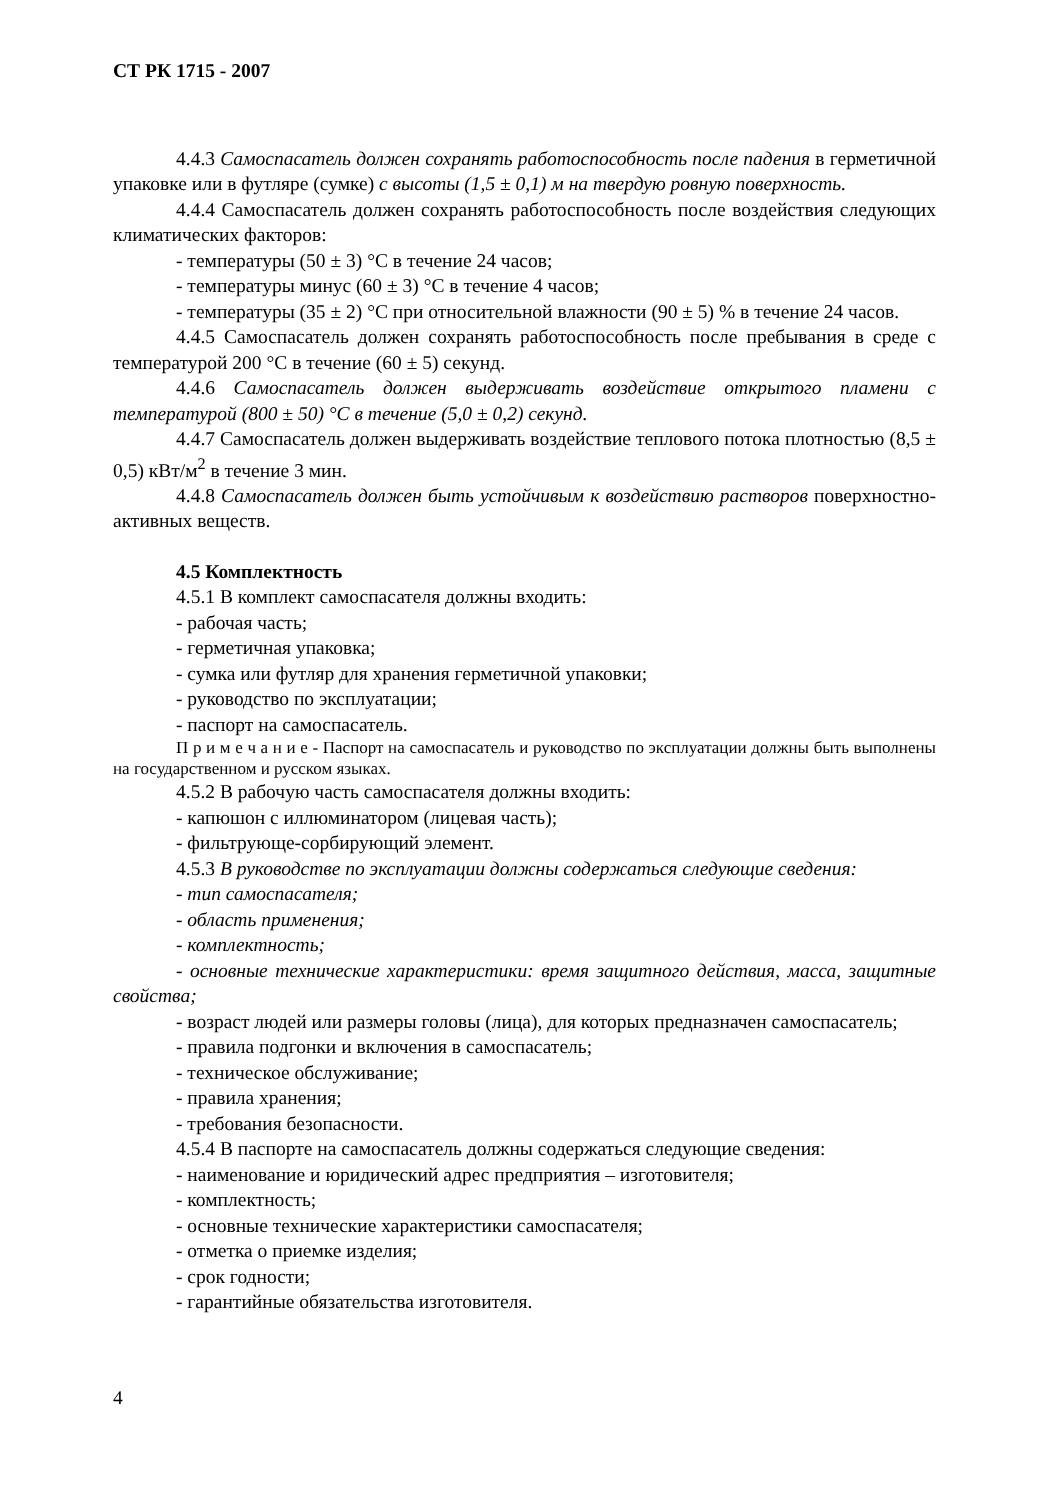СТ РК 1715 - 2007
4.4.3 Самоспасатель должен сохранять работоспособность после падения в герметичной упаковке или в футляре (сумке) с высоты (1,5 ± 0,1) м на твердую ровную поверхность.
4.4.4 Самоспасатель должен сохранять работоспособность после воздействия следующих климатических факторов:
- температуры (50 ± 3) °С в течение 24 часов;
- температуры минус (60 ± 3) °С в течение 4 часов;
- температуры (35 ± 2) °С при относительной влажности (90 ± 5) % в течение 24 часов.
4.4.5 Самоспасатель должен сохранять работоспособность после пребывания в среде с температурой 200 °С в течение (60 ± 5) секунд.
4.4.6 Самоспасатель должен выдерживать воздействие открытого пламени с температурой (800 ± 50) °С в течение (5,0 ± 0,2) секунд.
4.4.7 Самоспасатель должен выдерживать воздействие теплового потока плотностью (8,5 ± 0,5) кВт/м<sup>2</sup> в течение 3 мин.
4.4.8 Самоспасатель должен быть устойчивым к воздействию растворов поверхностно-активных веществ.
4.5 Комплектность
4.5.1 В комплект самоспасателя должны входить:
- рабочая часть;
- герметичная упаковка;
- сумка или футляр для хранения герметичной упаковки;
- руководство по эксплуатации;
- паспорт на самоспасатель.
П р и м е ч а н и е - Паспорт на самоспасатель и руководство по эксплуатации должны быть выполнены на государственном и русском языках.
4.5.2 В рабочую часть самоспасателя должны входить:
- капюшон с иллюминатором (лицевая часть);
- фильтрующе-сорбирующий элемент.
4.5.3 В руководстве по эксплуатации должны содержаться следующие сведения:
- тип самоспасателя;
- область применения;
- комплектность;
- основные технические характеристики: время защитного действия, масса, защитные свойства;
- возраст людей или размеры головы (лица), для которых предназначен самоспасатель;
- правила подгонки и включения в самоспасатель;
- техническое обслуживание;
- правила хранения;
- требования безопасности.
4.5.4 В паспорте на самоспасатель должны содержаться следующие сведения:
- наименование и юридический адрес предприятия – изготовителя;
- комплектность;
- основные технические характеристики самоспасателя;
- отметка о приемке изделия;
- срок годности;
- гарантийные обязательства изготовителя.
4